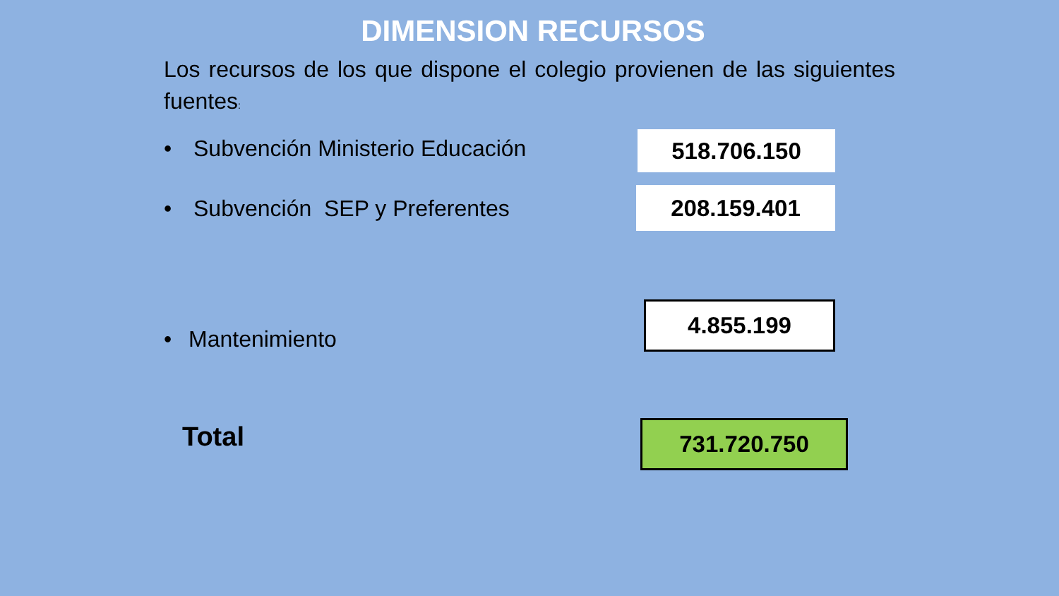DIMENSION RECURSOS
Los recursos de los que dispone el colegio provienen de las siguientes fuentes:
• Subvención Ministerio Educación
518.706.150
• Subvención SEP y Preferentes
208.159.401
4.855.199
• Mantenimiento
Total 731.720.750